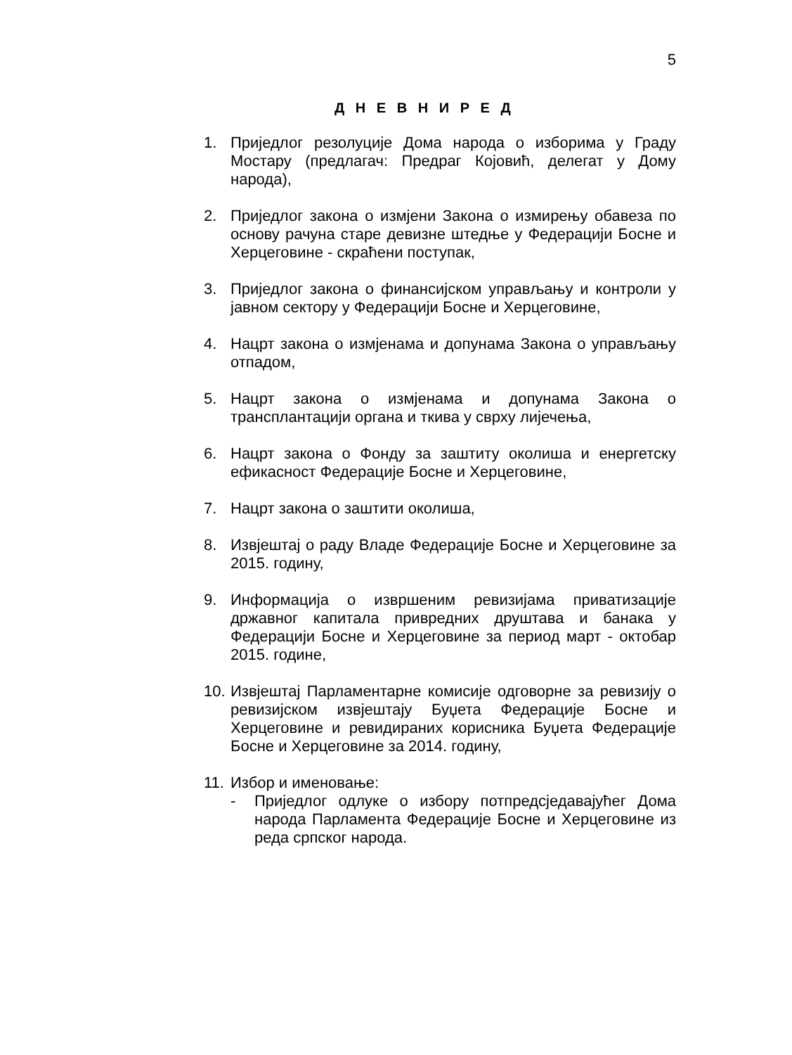5
Д Н Е В Н И Р Е Д
1. Приједлог резолуције Дома народа о изборима у Граду Мостару (предлагач: Предраг Којовић, делегат у Дому народа),
2. Приједлог закона о измјени Закона о измирењу обавеза по основу рачуна старе девизне штедње у Федерацији Босне и Херцеговине - скраћени поступак,
3. Приједлог закона о финансијском управљању и контроли у јавном сектору у Федерацији Босне и Херцеговине,
4. Нацрт закона о измјенама и допунама Закона о управљању отпадом,
5. Нацрт закона о измјенама и допунама Закона о трансплантацији органа и ткива у сврху лијечења,
6. Нацрт закона о Фонду за заштиту околиша и енергетску ефикасност Федерације Босне и Херцеговине,
7. Нацрт закона о заштити околиша,
8. Извјештај о раду Владе Федерације Босне и Херцеговине за 2015. годину,
9. Информација о извршеним ревизијама приватизације државног капитала привредних друштава и банака у Федерацији Босне и Херцеговине за период март - октобар 2015. године,
10. Извјештај Парламентарне комисије одговорне за ревизију о ревизијском извјештају Буџета Федерације Босне и Херцеговине и ревидираних корисника Буџета Федерације Босне и Херцеговине за 2014. годину,
11. Избор и именовање:
- Приједлог одлуке о избору потпредсједавајућег Дома народа Парламента Федерације Босне и Херцеговине из реда српског народа.